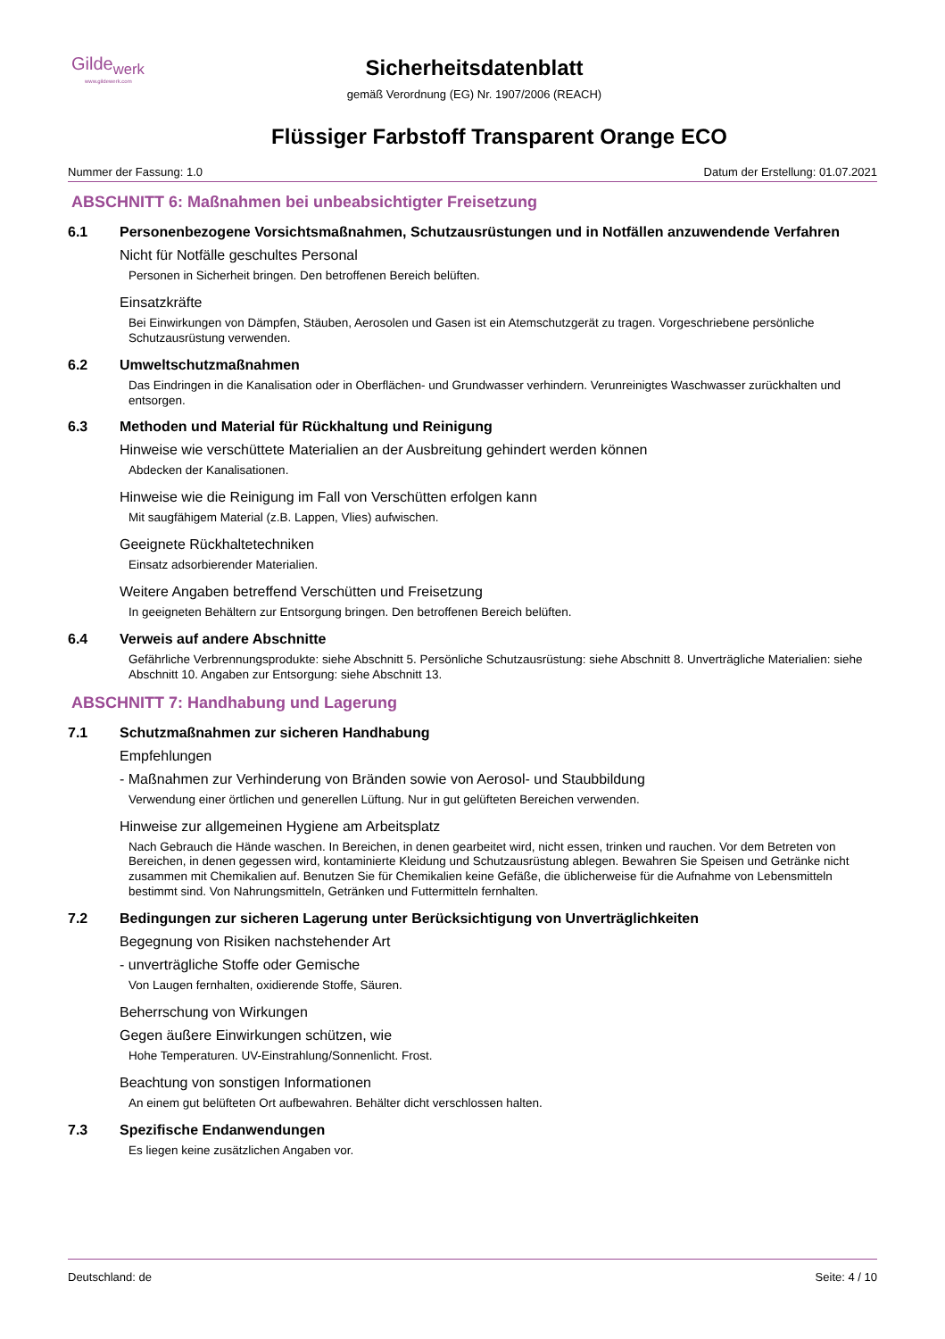Gilde<sub>werk</sub>
www.gildewerk.com
Sicherheitsdatenblatt
gemäß Verordnung (EG) Nr. 1907/2006 (REACH)
Flüssiger Farbstoff Transparent Orange ECO
Nummer der Fassung: 1.0 Datum der Erstellung: 01.07.2021
ABSCHNITT 6: Maßnahmen bei unbeabsichtigter Freisetzung
6.1 Personenbezogene Vorsichtsmaßnahmen, Schutzausrüstungen und in Notfällen anzuwendende Verfahren
Nicht für Notfälle geschultes Personal
Personen in Sicherheit bringen. Den betroffenen Bereich belüften.
Einsatzkräfte
Bei Einwirkungen von Dämpfen, Stäuben, Aerosolen und Gasen ist ein Atemschutzgerät zu tragen. Vorgeschriebene persönliche Schutzausrüstung verwenden.
6.2 Umweltschutzmaßnahmen
Das Eindringen in die Kanalisation oder in Oberflächen- und Grundwasser verhindern. Verunreinigtes Waschwasser zurückhalten und entsorgen.
6.3 Methoden und Material für Rückhaltung und Reinigung
Hinweise wie verschüttete Materialien an der Ausbreitung gehindert werden können
Abdecken der Kanalisationen.
Hinweise wie die Reinigung im Fall von Verschütten erfolgen kann
Mit saugfähigem Material (z.B. Lappen, Vlies) aufwischen.
Geeignete Rückhaltetechniken
Einsatz adsorbierender Materialien.
Weitere Angaben betreffend Verschütten und Freisetzung
In geeigneten Behältern zur Entsorgung bringen. Den betroffenen Bereich belüften.
6.4 Verweis auf andere Abschnitte
Gefährliche Verbrennungsprodukte: siehe Abschnitt 5. Persönliche Schutzausrüstung: siehe Abschnitt 8. Unverträgliche Materialien: siehe Abschnitt 10. Angaben zur Entsorgung: siehe Abschnitt 13.
ABSCHNITT 7: Handhabung und Lagerung
7.1 Schutzmaßnahmen zur sicheren Handhabung
Empfehlungen
- Maßnahmen zur Verhinderung von Bränden sowie von Aerosol- und Staubbildung
Verwendung einer örtlichen und generellen Lüftung. Nur in gut gelüfteten Bereichen verwenden.
Hinweise zur allgemeinen Hygiene am Arbeitsplatz
Nach Gebrauch die Hände waschen. In Bereichen, in denen gearbeitet wird, nicht essen, trinken und rauchen. Vor dem Betreten von Bereichen, in denen gegessen wird, kontaminierte Kleidung und Schutzausrüstung ablegen. Bewahren Sie Speisen und Getränke nicht zusammen mit Chemikalien auf. Benutzen Sie für Chemikalien keine Gefäße, die üblicherweise für die Aufnahme von Lebensmitteln bestimmt sind. Von Nahrungsmitteln, Getränken und Futtermitteln fernhalten.
7.2 Bedingungen zur sicheren Lagerung unter Berücksichtigung von Unverträglichkeiten
Begegnung von Risiken nachstehender Art
- unverträgliche Stoffe oder Gemische
Von Laugen fernhalten, oxidierende Stoffe, Säuren.
Beherrschung von Wirkungen
Gegen äußere Einwirkungen schützen, wie
Hohe Temperaturen. UV-Einstrahlung/Sonnenlicht. Frost.
Beachtung von sonstigen Informationen
An einem gut belüfteten Ort aufbewahren. Behälter dicht verschlossen halten.
7.3 Spezifische Endanwendungen
Es liegen keine zusätzlichen Angaben vor.
Deutschland: de Seite: 4 / 10